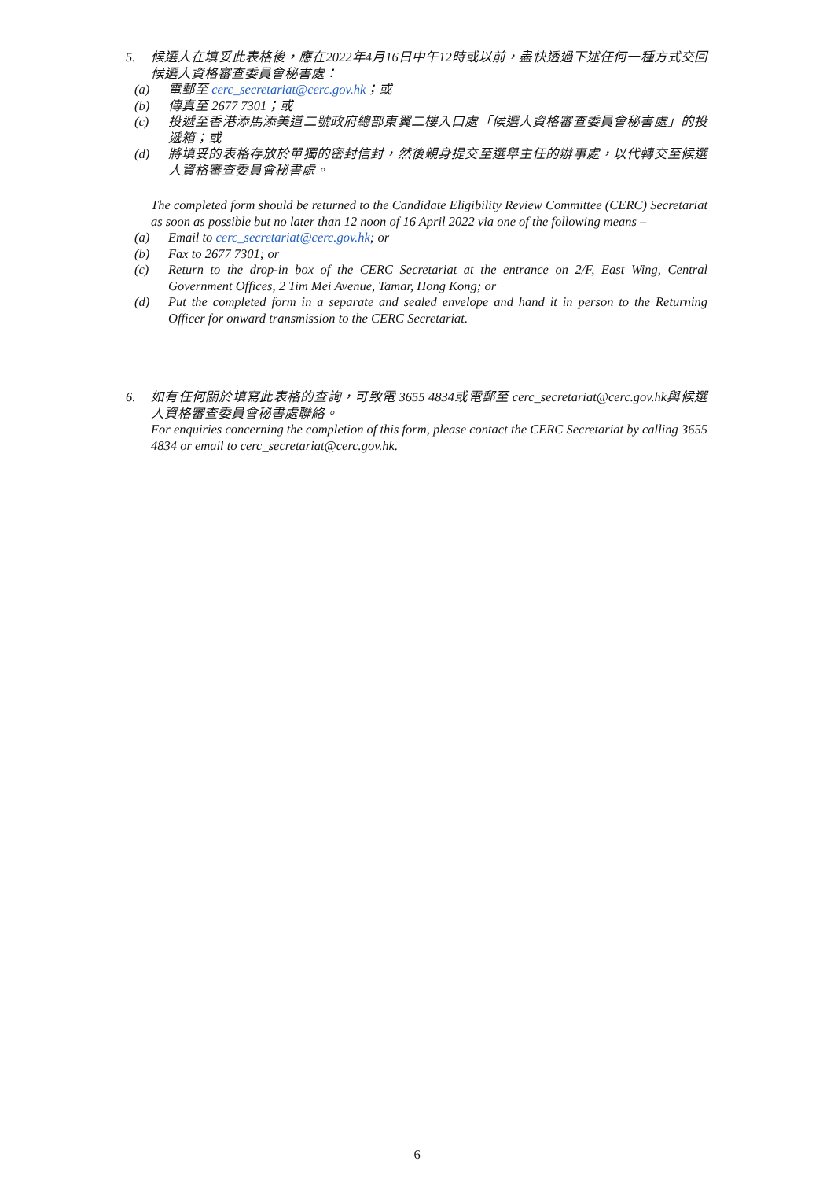5. 候選人在填妥此表格後，應在2022年4月16日中午12時或以前，盡快透過下述任何一種方式交回候選人資格審查委員會秘書處：
(a) 電郵至 cerc_secretariat@cerc.gov.hk；或
(b) 傳真至 2677 7301；或
(c) 投遞至香港添馬添美道二號政府總部東翼二樓入口處「候選人資格審查委員會秘書處」的投遞箱；或
(d) 將填妥的表格存放於單獨的密封信封，然後親身提交至選舉主任的辦事處，以代轉交至候選人資格審查委員會秘書處。
The completed form should be returned to the Candidate Eligibility Review Committee (CERC) Secretariat as soon as possible but no later than 12 noon of 16 April 2022 via one of the following means –
(a) Email to cerc_secretariat@cerc.gov.hk; or
(b) Fax to 2677 7301; or
(c) Return to the drop-in box of the CERC Secretariat at the entrance on 2/F, East Wing, Central Government Offices, 2 Tim Mei Avenue, Tamar, Hong Kong; or
(d) Put the completed form in a separate and sealed envelope and hand it in person to the Returning Officer for onward transmission to the CERC Secretariat.
6. 如有任何關於填寫此表格的查詢，可致電 3655 4834或電郵至 cerc_secretariat@cerc.gov.hk與候選人資格審查委員會秘書處聯絡。
For enquiries concerning the completion of this form, please contact the CERC Secretariat by calling 3655 4834 or email to cerc_secretariat@cerc.gov.hk.
6